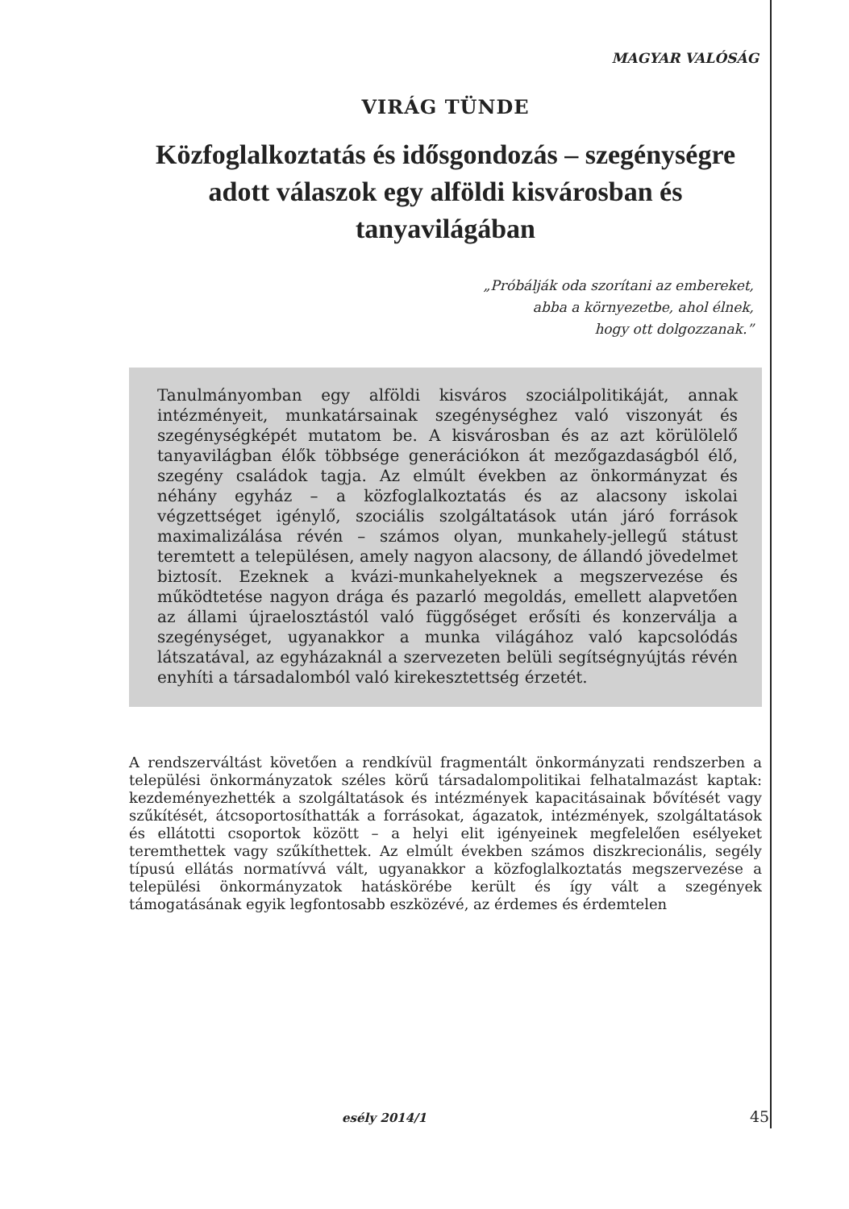MAGYAR VALÓSÁG
VIRÁG TÜNDE
Közfoglalkoztatás és idősgondozás – szegénységre adott válaszok egy alföldi kisvárosban és tanyavilágában
„Próbálják oda szorítani az embereket,
abba a környezetbe, ahol élnek,
hogy ott dolgozzanak.”
Tanulmányomban egy alföldi kisváros szociálpolitikáját, annak intézményeit, munkatársainak szegénységhez való viszonyát és szegénységképét mutatom be. A kisvárosban és az azt körülölelő tanyavilágban élők többsége generációkon át mezőgazdaságból élő, szegény családok tagja. Az elmúlt években az önkormányzat és néhány egyház – a közfoglalkoztatás és az alacsony iskolai végzettséget igénylő, szociális szolgáltatások után járó források maximalizálása révén – számos olyan, munkahely-jellegű státust teremtett a településen, amely nagyon alacsony, de állandó jövedelmet biztosít. Ezeknek a kvázi-munkahelyeknek a megszervezése és működtetése nagyon drága és pazarló megoldás, emellett alapvetően az állami újraelosztástól való függőséget erősíti és konzerválja a szegénységet, ugyanakkor a munka világához való kapcsolódás látszatával, az egyházaknál a szervezeten belüli segítségnyújtás révén enyhíti a társadalomból való kirekesztettség érzetét.
A rendszerváltást követően a rendkívül fragmentált önkormányzati rendszerben a települési önkormányzatok széles körű társadalompolitikai felhatalmazást kaptak: kezdeményezhették a szolgáltatások és intézmények kapacitásainak bővítését vagy szűkítését, átcsoportosíthatták a forrásokat, ágazatok, intézmények, szolgáltatások és ellátotti csoportok között – a helyi elit igényeinek megfelelően esélyeket teremthettek vagy szűkíthettek. Az elmúlt években számos diszkrecionális, segély típusú ellátás normatívvá vált, ugyanakkor a közfoglalkoztatás megszervezése a települési önkormányzatok hatáskörébe került és így vált a szegények támogatásának egyik legfontosabb eszközévé, az érdemes és érdemtelen
esély 2014/1 45